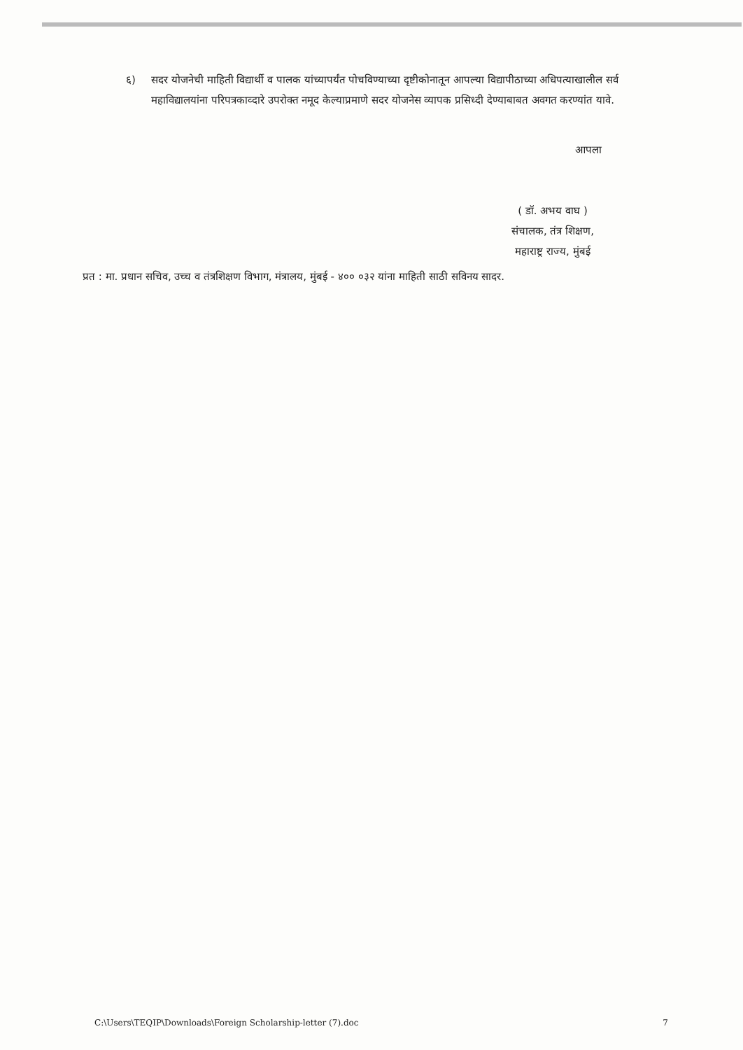६) सदर योजनेची माहिती विद्यार्थी व पालक यांच्यापर्यंत पोचविण्याच्या दृष्टीकोनातून आपल्या विद्यापीठाच्या अधिपत्याखालील सर्व महाविद्यालयांना परिपत्रकाव्दारे उपरोक्त नमूद केल्याप्रमाणे सदर योजनेस व्यापक प्रसिध्दी देण्याबाबत अवगत करण्यांत यावे.
आपला
( डॉ. अभय वाघ )
संचालक, तंत्र शिक्षण,
महाराष्ट्र राज्य, मुंबई
प्रत : मा. प्रधान सचिव, उच्च व तंत्रशिक्षण विभाग, मंत्रालय, मुंबई - ४०० ०३२ यांना माहिती साठी सविनय सादर.
C:\Users\TEQIP\Downloads\Foreign Scholarship-letter (7).doc 7